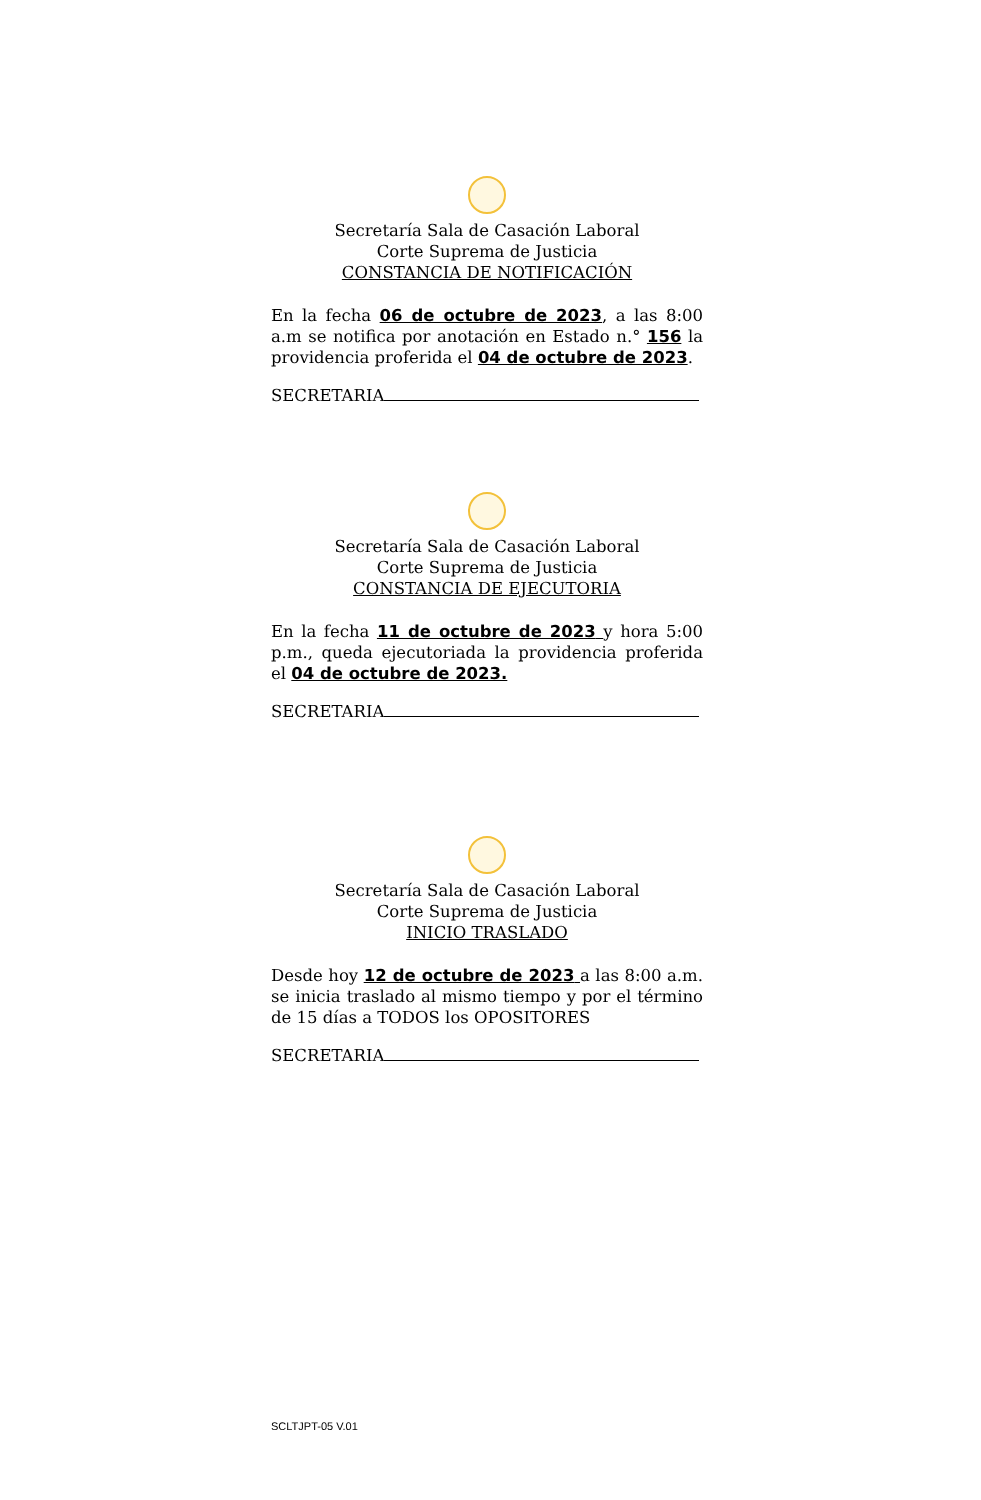Secretaría Sala de Casación Laboral
Corte Suprema de Justicia
CONSTANCIA DE NOTIFICACIÓN
En la fecha 06 de octubre de 2023, a las 8:00 a.m se notifica por anotación en Estado n.° 156 la providencia proferida el 04 de octubre de 2023.
SECRETARIA
Secretaría Sala de Casación Laboral
Corte Suprema de Justicia
CONSTANCIA DE EJECUTORIA
En la fecha 11 de octubre de 2023 y hora 5:00 p.m., queda ejecutoriada la providencia proferida el 04 de octubre de 2023.
SECRETARIA
Secretaría Sala de Casación Laboral
Corte Suprema de Justicia
INICIO TRASLADO
Desde hoy 12 de octubre de 2023 a las 8:00 a.m. se inicia traslado al mismo tiempo y por el término de 15 días a TODOS los OPOSITORES
SECRETARIA
SCLTJPT-05 V.01